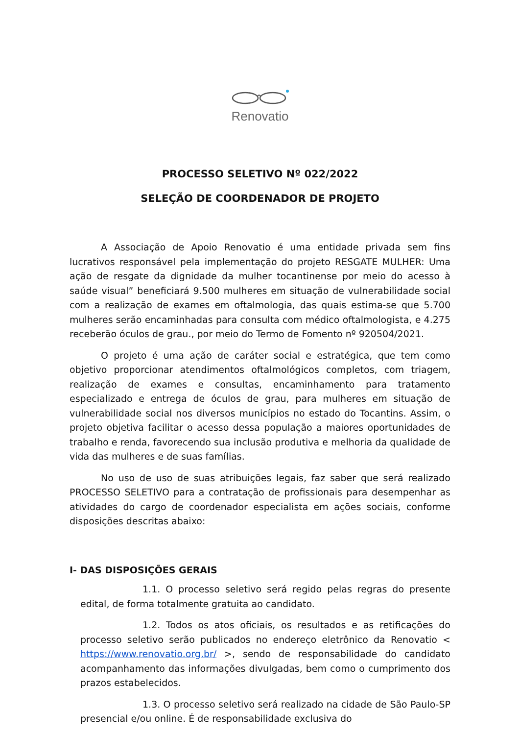Renovatio
PROCESSO SELETIVO Nº 022/2022
SELEÇÃO DE COORDENADOR DE PROJETO
A Associação de Apoio Renovatio é uma entidade privada sem fins lucrativos responsável pela implementação do projeto RESGATE MULHER: Uma ação de resgate da dignidade da mulher tocantinense por meio do acesso à saúde visual” beneficiará 9.500 mulheres em situação de vulnerabilidade social com a realização de exames em oftalmologia, das quais estima-se que 5.700 mulheres serão encaminhadas para consulta com médico oftalmologista, e 4.275 receberão óculos de grau., por meio do Termo de Fomento nº 920504/2021.
O projeto é uma ação de caráter social e estratégica, que tem como objetivo proporcionar atendimentos oftalmológicos completos, com triagem, realização de exames e consultas, encaminhamento para tratamento especializado e entrega de óculos de grau, para mulheres em situação de vulnerabilidade social nos diversos municípios no estado do Tocantins. Assim, o projeto objetiva facilitar o acesso dessa população a maiores oportunidades de trabalho e renda, favorecendo sua inclusão produtiva e melhoria da qualidade de vida das mulheres e de suas famílias.
No uso de uso de suas atribuições legais, faz saber que será realizado PROCESSO SELETIVO para a contratação de profissionais para desempenhar as atividades do cargo de coordenador especialista em ações sociais, conforme disposições descritas abaixo:
I- DAS DISPOSIÇÕES GERAIS
1.1. O processo seletivo será regido pelas regras do presente edital, de forma totalmente gratuita ao candidato.
1.2. Todos os atos oficiais, os resultados e as retificações do processo seletivo serão publicados no endereço eletrônico da Renovatio < https://www.renovatio.org.br/ >, sendo de responsabilidade do candidato acompanhamento das informações divulgadas, bem como o cumprimento dos prazos estabelecidos.
1.3. O processo seletivo será realizado na cidade de São Paulo-SP presencial e/ou online. É de responsabilidade exclusiva do